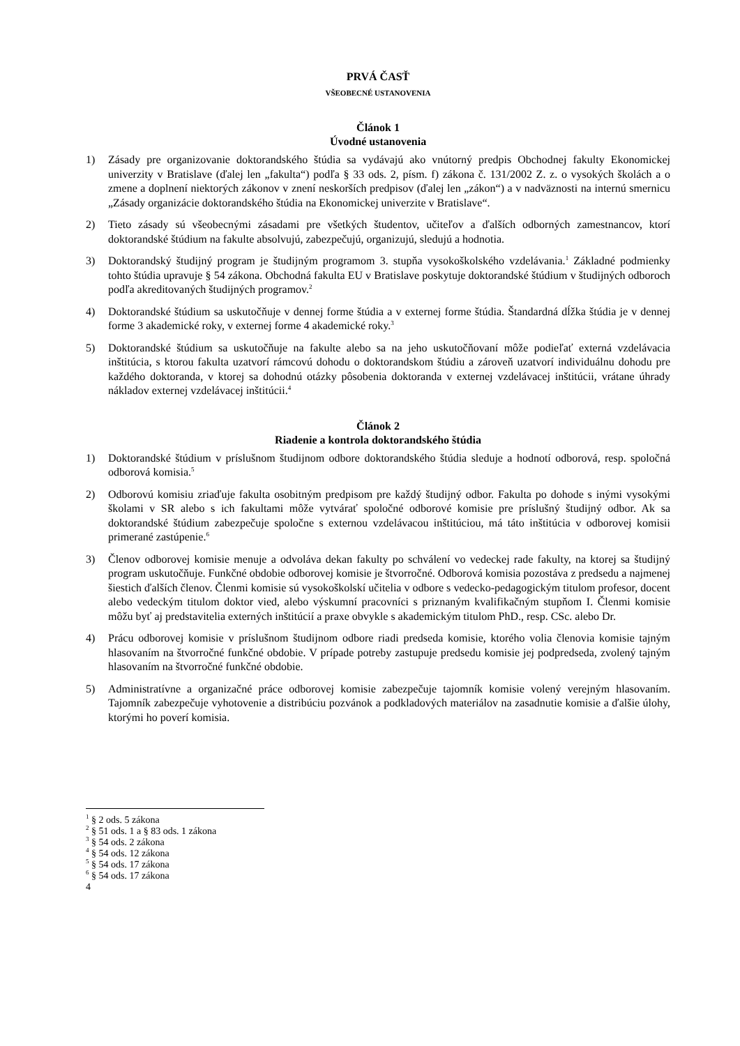PRVÁ ČASŤ
VŠEOBECNÉ USTANOVENIA
Článok 1
Úvodné ustanovenia
1) Zásady pre organizovanie doktorandského štúdia sa vydávajú ako vnútorný predpis Obchodnej fakulty Ekonomickej univerzity v Bratislave (ďalej len „fakulta“) podľa § 33 ods. 2, písm. f) zákona č. 131/2002 Z. z. o vysokých školách a o zmene a doplnení niektorých zákonov v znení neskorších predpisov (ďalej len „zákon“) a v nadväznosti na internú smernicu „Zásady organizácie doktorandského štúdia na Ekonomickej univerzite v Bratislave“.
2) Tieto zásady sú všeobecnými zásadami pre všetkých študentov, učiteľov a ďalších odborných zamestnancov, ktorí doktorandské štúdium na fakulte absolvujú, zabezpečujú, organizujú, sledujú a hodnotia.
3) Doktorandský študijný program je študijným programom 3. stupňa vysokoškolského vzdelávania.<sup>1</sup> Základné podmienky tohto štúdia upravuje § 54 zákona. Obchodná fakulta EU v Bratislave poskytuje doktorandské štúdium v študijných odboroch podľa akreditovaných študijných programov.<sup>2</sup>
4) Doktorandské štúdium sa uskutočňuje v dennej forme štúdia a v externej forme štúdia. Štandardná dĺžka štúdia je v dennej forme 3 akademické roky, v externej forme 4 akademické roky.<sup>3</sup>
5) Doktorandské štúdium sa uskutočňuje na fakulte alebo sa na jeho uskutočňovaní môže podieľať externá vzdelávacia inštitúcia, s ktorou fakulta uzatvorí rámcovú dohodu o doktorandskom štúdiu a zároveň uzatvorí individuálnu dohodu pre každého doktoranda, v ktorej sa dohodnú otázky pôsobenia doktoranda v externej vzdelávacej inštitúcii, vrátane úhrady nákladov externej vzdelávacej inštitúcii.<sup>4</sup>
Článok 2
Riadenie a kontrola doktorandského štúdia
1) Doktorandské štúdium v príslušnom študijnom odbore doktorandského štúdia sleduje a hodnotí odborová, resp. spoločná odborová komisia.<sup>5</sup>
2) Odborovú komisiu zriaďuje fakulta osobitným predpisom pre každý študijný odbor. Fakulta po dohode s inými vysokými školami v SR alebo s ich fakultami môže vytvárať spoločné odborové komisie pre príslušný študijný odbor. Ak sa doktorandské štúdium zabezpečuje spoločne s externou vzdelávacou inštitúciou, má táto inštitúcia v odborovej komisii primerané zastúpenie.<sup>6</sup>
3) Členov odborovej komisie menuje a odvoláva dekan fakulty po schválení vo vedeckej rade fakulty, na ktorej sa študijný program uskutočňuje. Funkčné obdobie odborovej komisie je štvorročné. Odborová komisia pozostáva z predsedu a najmenej šiestich ďalších členov. Členmi komisie sú vysokoškolskí učitelia v odbore s vedecko-pedagogickým titulom profesor, docent alebo vedeckým titulom doktor vied, alebo výskumní pracovníci s priznaným kvalifikačným stupňom I. Členmi komisie môžu byť aj predstavitelia externých inštitúcií a praxe obvykle s akademickým titulom PhD., resp. CSc. alebo Dr.
4) Prácu odborovej komisie v príslušnom študijnom odbore riadi predseda komisie, ktorého volia členovia komisie tajným hlasovaním na štvorročné funkčné obdobie. V prípade potreby zastupuje predsedu komisie jej podpredseda, zvolený tajným hlasovaním na štvorročné funkčné obdobie.
5) Administratívne a organizačné práce odborovej komisie zabezpečuje tajomník komisie volený verejným hlasovaním. Tajomník zabezpečuje vyhotovenie a distribúciu pozvánok a podkladových materiálov na zasadnutie komisie a ďalšie úlohy, ktorými ho poverí komisia.
<sup>1</sup> § 2 ods. 5 zákona
<sup>2</sup> § 51 ods. 1 a § 83 ods. 1 zákona
<sup>3</sup> § 54 ods. 2 zákona
<sup>4</sup> § 54 ods. 12 zákona
<sup>5</sup> § 54 ods. 17 zákona
<sup>6</sup> § 54 ods. 17 zákona
4